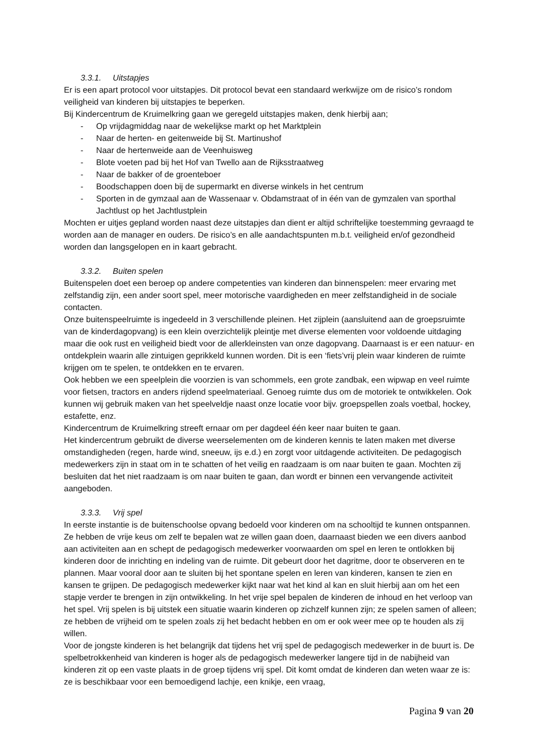3.3.1. Uitstapjes
Er is een apart protocol voor uitstapjes. Dit protocol bevat een standaard werkwijze om de risico’s rondom veiligheid van kinderen bij uitstapjes te beperken.
Bij Kindercentrum de Kruimelkring gaan we geregeld uitstapjes maken, denk hierbij aan;
- Op vrijdagmiddag naar de wekelijkse markt op het Marktplein
- Naar de herten- en geitenweide bij St. Martinushof
- Naar de hertenweide aan de Veenhuisweg
- Blote voeten pad bij het Hof van Twello aan de Rijksstraatweg
- Naar de bakker of de groenteboer
- Boodschappen doen bij de supermarkt en diverse winkels in het centrum
- Sporten in de gymzaal aan de Wassenaar v. Obdamstraat of in één van de gymzalen van sporthal Jachtlust op het Jachtlustplein
Mochten er uitjes gepland worden naast deze uitstapjes dan dient er altijd schriftelijke toestemming gevraagd te worden aan de manager en ouders. De risico’s en alle aandachtspunten m.b.t. veiligheid en/of gezondheid worden dan langsgelopen en in kaart gebracht.
3.3.2. Buiten spelen
Buitenspelen doet een beroep op andere competenties van kinderen dan binnenspelen: meer ervaring met zelfstandig zijn, een ander soort spel, meer motorische vaardigheden en meer zelfstandigheid in de sociale contacten.
Onze buitenspeelruimte is ingedeeld in 3 verschillende pleinen. Het zijplein (aansluitend aan de groepsruimte van de kinderdagopvang) is een klein overzichtelijk pleintje met diverse elementen voor voldoende uitdaging maar die ook rust en veiligheid biedt voor de allerkleinsten van onze dagopvang. Daarnaast is er een natuur- en ontdekplein waarin alle zintuigen geprikkeld kunnen worden. Dit is een ‘fiets’vrij plein waar kinderen de ruimte krijgen om te spelen, te ontdekken en te ervaren.
Ook hebben we een speelplein die voorzien is van schommels, een grote zandbak, een wipwap en veel ruimte voor fietsen, tractors en anders rijdend speelmateriaal. Genoeg ruimte dus om de motoriek te ontwikkelen. Ook kunnen wij gebruik maken van het speelveldje naast onze locatie voor bijv. groepspellen zoals voetbal, hockey, estafette, enz.
Kindercentrum de Kruimelkring streeft ernaar om per dagdeel één keer naar buiten te gaan.
Het kindercentrum gebruikt de diverse weerselementen om de kinderen kennis te laten maken met diverse omstandigheden (regen, harde wind, sneeuw, ijs e.d.) en zorgt voor uitdagende activiteiten. De pedagogisch medewerkers zijn in staat om in te schatten of het veilig en raadzaam is om naar buiten te gaan. Mochten zij besluiten dat het niet raadzaam is om naar buiten te gaan, dan wordt er binnen een vervangende activiteit aangeboden.
3.3.3. Vrij spel
In eerste instantie is de buitenschoolse opvang bedoeld voor kinderen om na schooltijd te kunnen ontspannen. Ze hebben de vrije keus om zelf te bepalen wat ze willen gaan doen, daarnaast bieden we een divers aanbod aan activiteiten aan en schept de pedagogisch medewerker voorwaarden om spel en leren te ontlokken bij kinderen door de inrichting en indeling van de ruimte. Dit gebeurt door het dagritme, door te observeren en te plannen. Maar vooral door aan te sluiten bij het spontane spelen en leren van kinderen, kansen te zien en kansen te grijpen. De pedagogisch medewerker kijkt naar wat het kind al kan en sluit hierbij aan om het een stapje verder te brengen in zijn ontwikkeling. In het vrije spel bepalen de kinderen de inhoud en het verloop van het spel. Vrij spelen is bij uitstek een situatie waarin kinderen op zichzelf kunnen zijn; ze spelen samen of alleen; ze hebben de vrijheid om te spelen zoals zij het bedacht hebben en om er ook weer mee op te houden als zij willen.
Voor de jongste kinderen is het belangrijk dat tijdens het vrij spel de pedagogisch medewerker in de buurt is. De spelbetrokkenheid van kinderen is hoger als de pedagogisch medewerker langere tijd in de nabijheid van kinderen zit op een vaste plaats in de groep tijdens vrij spel. Dit komt omdat de kinderen dan weten waar ze is: ze is beschikbaar voor een bemoedigend lachje, een knikje, een vraag,
Pagina 9 van 20